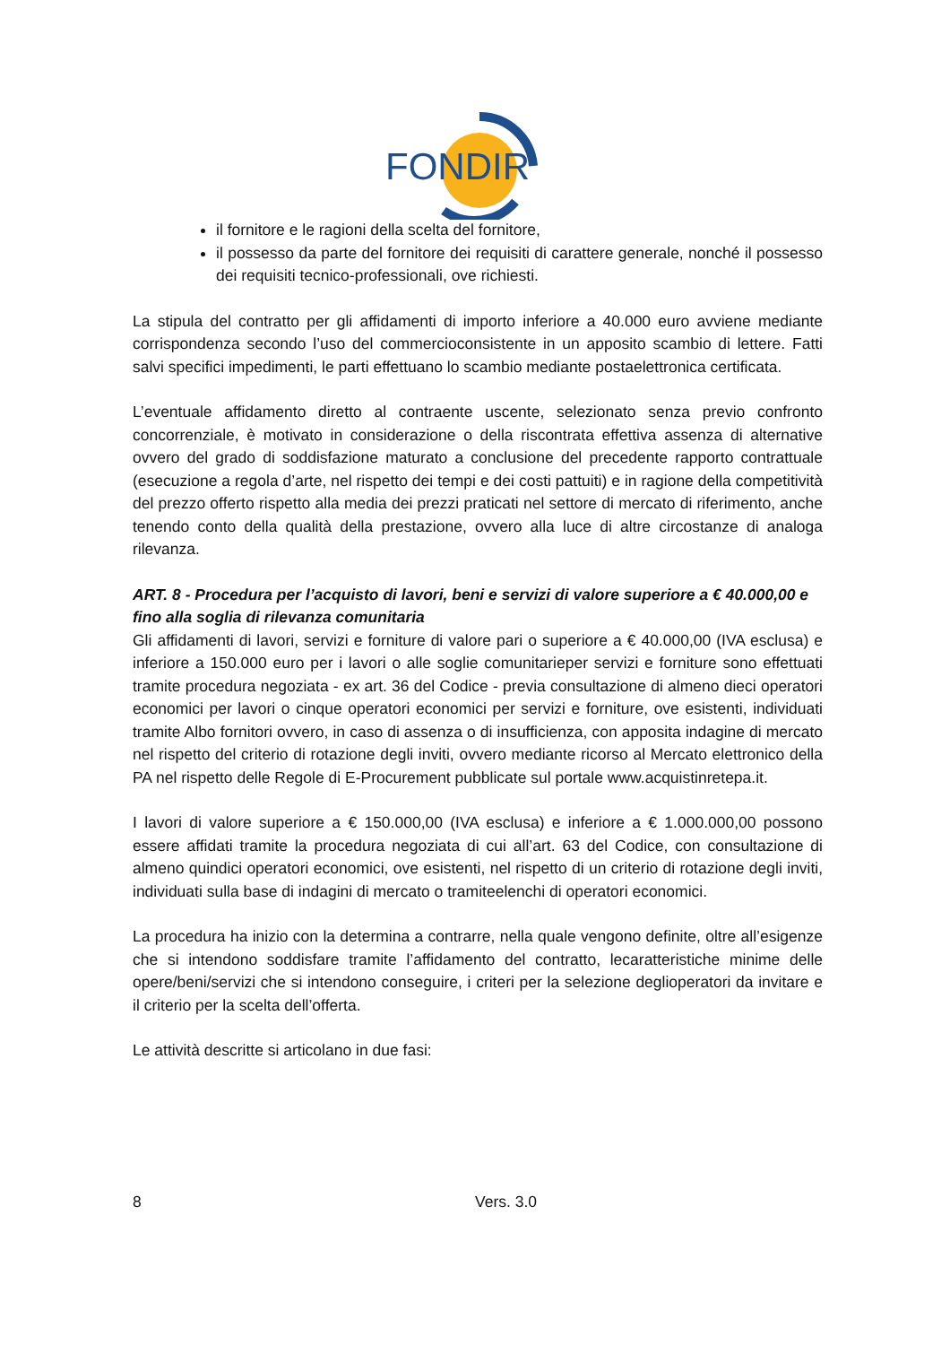FONDIR
il fornitore e le ragioni della scelta del fornitore,
il possesso da parte del fornitore dei requisiti di carattere generale, nonché il possesso dei requisiti tecnico-professionali, ove richiesti.
La stipula del contratto per gli affidamenti di importo inferiore a 40.000 euro avviene mediante corrispondenza secondo l’uso del commercioconsistente in un apposito scambio di lettere. Fatti salvi specifici impedimenti, le parti effettuano lo scambio mediante postaelettronica certificata.
L’eventuale affidamento diretto al contraente uscente, selezionato senza previo confronto concorrenziale, è motivato in considerazione o della riscontrata effettiva assenza di alternative ovvero del grado di soddisfazione maturato a conclusione del precedente rapporto contrattuale (esecuzione a regola d’arte, nel rispetto dei tempi e dei costi pattuiti) e in ragione della competitività del prezzo offerto rispetto alla media dei prezzi praticati nel settore di mercato di riferimento, anche tenendo conto della qualità della prestazione, ovvero alla luce di altre circostanze di analoga rilevanza.
ART. 8 - Procedura per l’acquisto di lavori, beni e servizi di valore superiore a € 40.000,00 e fino alla soglia di rilevanza comunitaria
Gli affidamenti di lavori, servizi e forniture di valore pari o superiore a € 40.000,00 (IVA esclusa) e inferiore a 150.000 euro per i lavori o alle soglie comunitarieper servizi e forniture sono effettuati tramite procedura negoziata - ex art. 36 del Codice - previa consultazione di almeno dieci operatori economici per lavori o cinque operatori economici per servizi e forniture, ove esistenti, individuati tramite Albo fornitori ovvero, in caso di assenza o di insufficienza, con apposita indagine di mercato nel rispetto del criterio di rotazione degli inviti, ovvero mediante ricorso al Mercato elettronico della PA nel rispetto delle Regole di E-Procurement pubblicate sul portale www.acquistinretepa.it.
I lavori di valore superiore a € 150.000,00 (IVA esclusa) e inferiore a € 1.000.000,00 possono essere affidati tramite la procedura negoziata di cui all’art. 63 del Codice, con consultazione di almeno quindici operatori economici, ove esistenti, nel rispetto di un criterio di rotazione degli inviti, individuati sulla base di indagini di mercato o tramiteelenchi di operatori economici.
La procedura ha inizio con la determina a contrarre, nella quale vengono definite, oltre all’esigenze che si intendono soddisfare tramite l’affidamento del contratto, lecaratteristiche minime delle opere/beni/servizi che si intendono conseguire, i criteri per la selezione deglioperatori da invitare e il criterio per la scelta dell’offerta.
Le attività descritte si articolano in due fasi:
8 Vers. 3.0